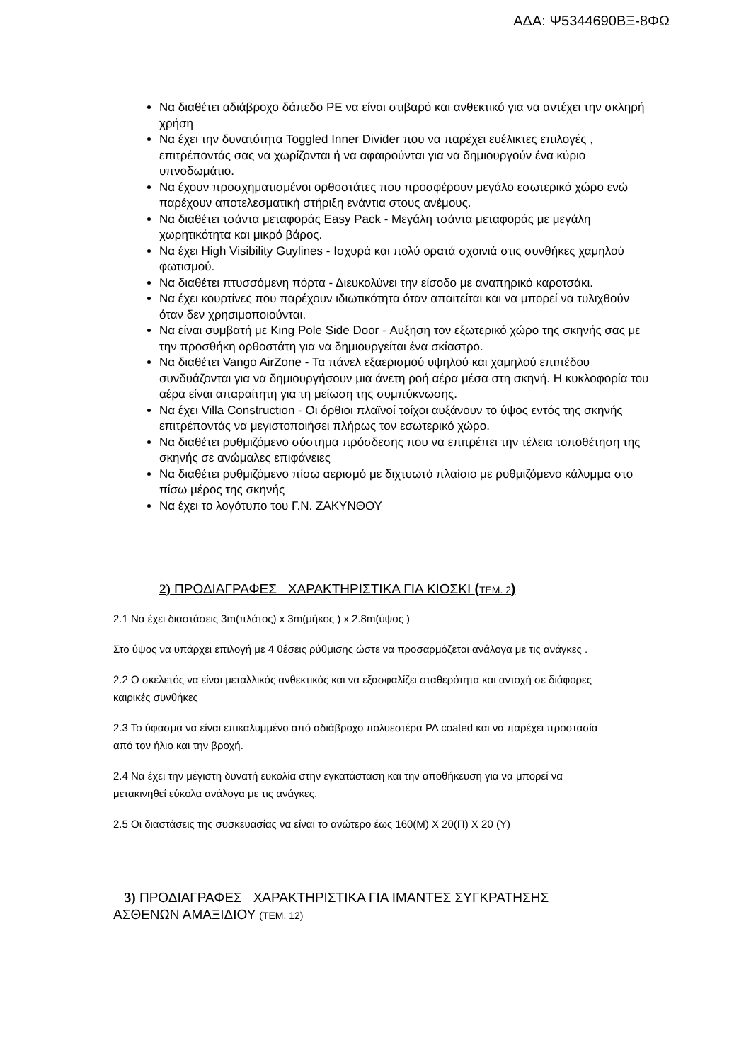ΑΔΑ: Ψ5344690ΒΞ-8ΦΩ
Να διαθέτει αδιάβροχο δάπεδο PE να είναι στιβαρό και ανθεκτικό για να αντέχει την σκληρή χρήση
Να έχει την δυνατότητα Toggled Inner Divider που να παρέχει ευέλικτες επιλογές , επιτρέποντάς σας να χωρίζονται ή να αφαιρούνται για να δημιουργούν ένα κύριο υπνοδωμάτιο.
Να έχουν προσχηματισμένοι ορθοστάτες που προσφέρουν μεγάλο εσωτερικό χώρο ενώ παρέχουν αποτελεσματική στήριξη ενάντια στους ανέμους.
Να διαθέτει τσάντα μεταφοράς Easy Pack - Μεγάλη τσάντα μεταφοράς με μεγάλη χωρητικότητα και μικρό βάρος.
Να έχει High Visibility Guylines - Ισχυρά και πολύ ορατά σχοινιά στις συνθήκες χαμηλού φωτισμού.
Να διαθέτει πτυσσόμενη πόρτα - Διευκολύνει την είσοδο με αναπηρικό καροτσάκι.
Να έχει κουρτίνες που παρέχουν ιδιωτικότητα όταν απαιτείται και να μπορεί να τυλιχθούν όταν δεν χρησιμοποιούνται.
Να είναι συμβατή με King Pole Side Door - Αυξηση τον εξωτερικό χώρο της σκηνής σας με την προσθήκη ορθοστάτη για να δημιουργείται ένα σκίαστρο.
Να διαθέτει Vango AirZone - Τα πάνελ εξαερισμού υψηλού και χαμηλού επιπέδου συνδυάζονται για να δημιουργήσουν μια άνετη ροή αέρα μέσα στη σκηνή. Η κυκλοφορία του αέρα είναι απαραίτητη για τη μείωση της συμπύκνωσης.
Να έχει Villa Construction - Οι όρθιοι πλαϊνοί τοίχοι αυξάνουν το ύψος εντός της σκηνής επιτρέποντάς να μεγιστοποιήσει πλήρως τον εσωτερικό χώρο.
Να διαθέτει ρυθμιζόμενο σύστημα πρόσδεσης που να επιτρέπει την τέλεια τοποθέτηση της σκηνής σε ανώμαλες επιφάνειες
Να διαθέτει ρυθμιζόμενο πίσω αερισμό με διχτυωτό πλαίσιο με ρυθμιζόμενο κάλυμμα στο πίσω μέρος της σκηνής
Να έχει το λογότυπο του Γ.Ν. ΖΑΚΥΝΘΟΥ
2) ΠΡΟΔΙΑΓΡΑΦΕΣ ΧΑΡΑΚΤΗΡΙΣΤΙΚΑ ΓΙΑ ΚΙΟΣΚΙ (ΤΕΜ. 2)
2.1 Να έχει διαστάσεις 3m(πλάτος) x 3m(μήκος ) x 2.8m(ύψος )
Στο ύψος να υπάρχει επιλογή με 4 θέσεις ρύθμισης ώστε να προσαρμόζεται ανάλογα με τις ανάγκες .
2.2 Ο σκελετός να είναι μεταλλικός ανθεκτικός και να εξασφαλίζει σταθερότητα και αντοχή σε διάφορες καιρικές συνθήκες
2.3 Το ύφασμα να είναι επικαλυμμένο από αδιάβροχο πολυεστέρα PA coated και να παρέχει προστασία από τον ήλιο και την βροχή.
2.4 Να έχει την μέγιστη δυνατή ευκολία στην εγκατάσταση και την αποθήκευση για να μπορεί να μετακινηθεί εύκολα ανάλογα με τις ανάγκες.
2.5 Οι διαστάσεις της συσκευασίας να είναι το ανώτερο έως 160(Μ) Χ 20(Π) Χ 20 (Υ)
3) ΠΡΟΔΙΑΓΡΑΦΕΣ ΧΑΡΑΚΤΗΡΙΣΤΙΚΑ ΓΙΑ ΙΜΑΝΤΕΣ ΣΥΓΚΡΑΤΗΣΗΣ ΑΣΘΕΝΩΝ ΑΜΑΞΙΔΙΟΥ (ΤΕΜ. 12)